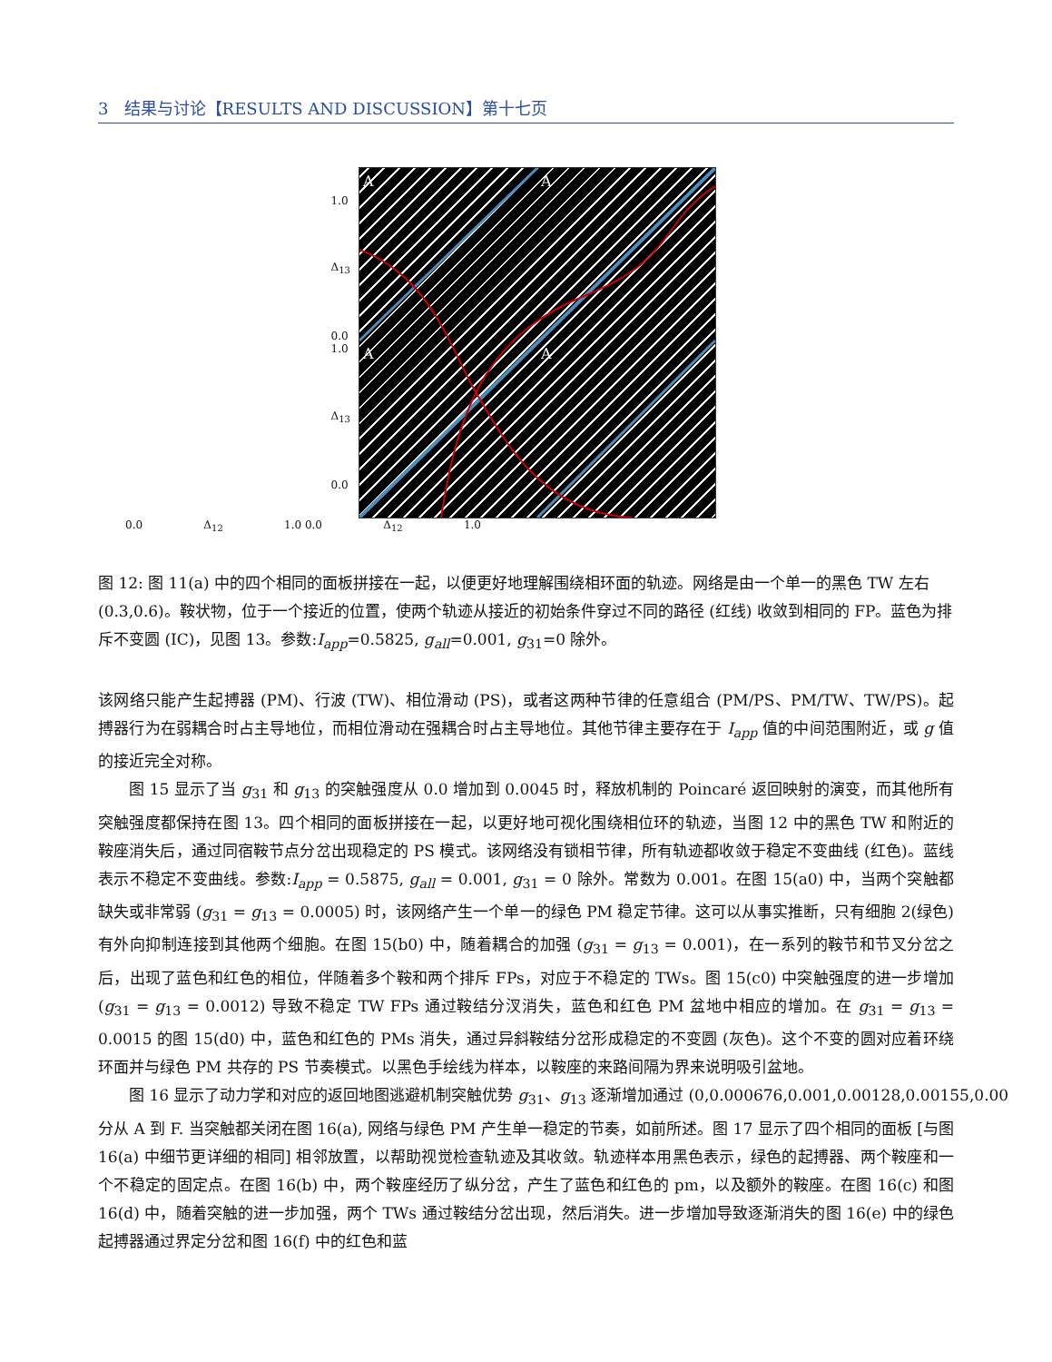3 结果与讨论【RESULTS AND DISCUSSION】第十七页
1.0
Δ<sub>13</sub>
0.0 1.0
Δ<sub>13</sub>
0.0
A
A
A
A
0.0 Δ<sub>12</sub> 1.0 0.0 Δ<sub>12</sub> 1.0
图 12: 图 11(a) 中的四个相同的面板拼接在一起，以便更好地理解围绕相环面的轨迹。网络是由一个单一的黑色 TW 左右 (0.3,0.6)。鞍状物，位于一个接近的位置，使两个轨迹从接近的初始条件穿过不同的路径 (红线) 收敛到相同的 FP。蓝色为排斥不变圆 (IC)，见图 13。参数:I<sub>app</sub>=0.5825, g<sub>all</sub>=0.001, g<sub>31</sub>=0 除外。
该网络只能产生起搏器 (PM)、行波 (TW)、相位滑动 (PS)，或者这两种节律的任意组合 (PM/PS、PM/TW、TW/PS)。起搏器行为在弱耦合时占主导地位，而相位滑动在强耦合时占主导地位。其他节律主要存在于 I<sub>app</sub> 值的中间范围附近，或 g 值的接近完全对称。
图 15 显示了当 g<sub>31</sub> 和 g<sub>13</sub> 的突触强度从 0.0 增加到 0.0045 时，释放机制的 Poincaré 返回映射的演变，而其他所有突触强度都保持在图 13。四个相同的面板拼接在一起，以更好地可视化围绕相位环的轨迹，当图 12 中的黑色 TW 和附近的鞍座消失后，通过同宿鞍节点分岔出现稳定的 PS 模式。该网络没有锁相节律，所有轨迹都收敛于稳定不变曲线 (红色)。蓝线表示不稳定不变曲线。参数:I<sub>app</sub> = 0.5875, g<sub>all</sub> = 0.001, g<sub>31</sub> = 0 除外。常数为 0.001。在图 15(a0) 中，当两个突触都缺失或非常弱 (g<sub>31</sub> = g<sub>13</sub> = 0.0005) 时，该网络产生一个单一的绿色 PM 稳定节律。这可以从事实推断，只有细胞 2(绿色) 有外向抑制连接到其他两个细胞。在图 15(b0) 中，随着耦合的加强 (g<sub>31</sub> = g<sub>13</sub> = 0.001)，在一系列的鞍节和节叉分岔之后，出现了蓝色和红色的相位，伴随着多个鞍和两个排斥 FPs，对应于不稳定的 TWs。图 15(c0) 中突触强度的进一步增加 (g<sub>31</sub> = g<sub>13</sub> = 0.0012) 导致不稳定 TW FPs 通过鞍结分汊消失，蓝色和红色 PM 盆地中相应的增加。在 g<sub>31</sub> = g<sub>13</sub> = 0.0015 的图 15(d0) 中，蓝色和红色的 PMs 消失，通过异斜鞍结分岔形成稳定的不变圆 (灰色)。这个不变的圆对应着环绕环面并与绿色 PM 共存的 PS 节奏模式。以黑色手绘线为样本，以鞍座的来路间隔为界来说明吸引盆地。
图 16 显示了动力学和对应的返回地图逃避机制突触优势 g<sub>31</sub>、g<sub>13</sub> 逐渐增加通过 (0,0.000676,0.001,0.00128,0.00155,0.00
分从 A 到 F. 当突触都关闭在图 16(a), 网络与绿色 PM 产生单一稳定的节奏，如前所述。图 17 显示了四个相同的面板 [与图 16(a) 中细节更详细的相同] 相邻放置，以帮助视觉检查轨迹及其收敛。轨迹样本用黑色表示，绿色的起搏器、两个鞍座和一个不稳定的固定点。在图 16(b) 中，两个鞍座经历了纵分岔，产生了蓝色和红色的 pm，以及额外的鞍座。在图 16(c) 和图 16(d) 中，随着突触的进一步加强，两个 TWs 通过鞍结分岔出现，然后消失。进一步增加导致逐渐消失的图 16(e) 中的绿色起搏器通过界定分岔和图 16(f) 中的红色和蓝